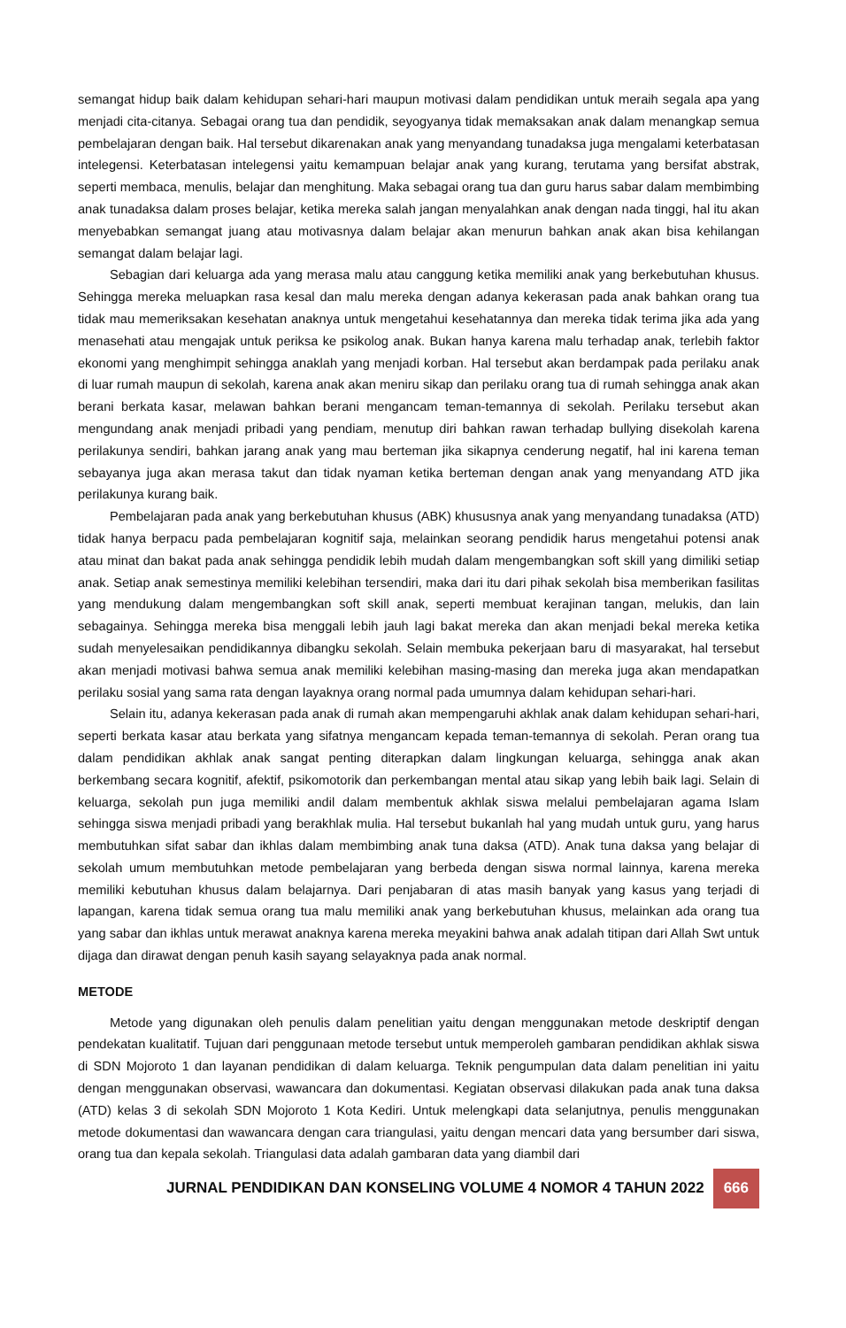semangat hidup baik dalam kehidupan sehari-hari maupun motivasi dalam pendidikan untuk meraih segala apa yang menjadi cita-citanya. Sebagai orang tua dan pendidik, seyogyanya tidak memaksakan anak dalam menangkap semua pembelajaran dengan baik. Hal tersebut dikarenakan anak yang menyandang tunadaksa juga mengalami keterbatasan intelegensi. Keterbatasan intelegensi yaitu kemampuan belajar anak yang kurang, terutama yang bersifat abstrak, seperti membaca, menulis, belajar dan menghitung. Maka sebagai orang tua dan guru harus sabar dalam membimbing anak tunadaksa dalam proses belajar, ketika mereka salah jangan menyalahkan anak dengan nada tinggi, hal itu akan menyebabkan semangat juang atau motivasnya dalam belajar akan menurun bahkan anak akan bisa kehilangan semangat dalam belajar lagi.
Sebagian dari keluarga ada yang merasa malu atau canggung ketika memiliki anak yang berkebutuhan khusus. Sehingga mereka meluapkan rasa kesal dan malu mereka dengan adanya kekerasan pada anak bahkan orang tua tidak mau memeriksakan kesehatan anaknya untuk mengetahui kesehatannya dan mereka tidak terima jika ada yang menasehati atau mengajak untuk periksa ke psikolog anak. Bukan hanya karena malu terhadap anak, terlebih faktor ekonomi yang menghimpit sehingga anaklah yang menjadi korban. Hal tersebut akan berdampak pada perilaku anak di luar rumah maupun di sekolah, karena anak akan meniru sikap dan perilaku orang tua di rumah sehingga anak akan berani berkata kasar, melawan bahkan berani mengancam teman-temannya di sekolah. Perilaku tersebut akan mengundang anak menjadi pribadi yang pendiam, menutup diri bahkan rawan terhadap bullying disekolah karena perilakunya sendiri, bahkan jarang anak yang mau berteman jika sikapnya cenderung negatif, hal ini karena teman sebayanya juga akan merasa takut dan tidak nyaman ketika berteman dengan anak yang menyandang ATD jika perilakunya kurang baik.
Pembelajaran pada anak yang berkebutuhan khusus (ABK) khususnya anak yang menyandang tunadaksa (ATD) tidak hanya berpacu pada pembelajaran kognitif saja, melainkan seorang pendidik harus mengetahui potensi anak atau minat dan bakat pada anak sehingga pendidik lebih mudah dalam mengembangkan soft skill yang dimiliki setiap anak. Setiap anak semestinya memiliki kelebihan tersendiri, maka dari itu dari pihak sekolah bisa memberikan fasilitas yang mendukung dalam mengembangkan soft skill anak, seperti membuat kerajinan tangan, melukis, dan lain sebagainya. Sehingga mereka bisa menggali lebih jauh lagi bakat mereka dan akan menjadi bekal mereka ketika sudah menyelesaikan pendidikannya dibangku sekolah. Selain membuka pekerjaan baru di masyarakat, hal tersebut akan menjadi motivasi bahwa semua anak memiliki kelebihan masing-masing dan mereka juga akan mendapatkan perilaku sosial yang sama rata dengan layaknya orang normal pada umumnya dalam kehidupan sehari-hari.
Selain itu, adanya kekerasan pada anak di rumah akan mempengaruhi akhlak anak dalam kehidupan sehari-hari, seperti berkata kasar atau berkata yang sifatnya mengancam kepada teman-temannya di sekolah. Peran orang tua dalam pendidikan akhlak anak sangat penting diterapkan dalam lingkungan keluarga, sehingga anak akan berkembang secara kognitif, afektif, psikomotorik dan perkembangan mental atau sikap yang lebih baik lagi. Selain di keluarga, sekolah pun juga memiliki andil dalam membentuk akhlak siswa melalui pembelajaran agama Islam sehingga siswa menjadi pribadi yang berakhlak mulia. Hal tersebut bukanlah hal yang mudah untuk guru, yang harus membutuhkan sifat sabar dan ikhlas dalam membimbing anak tuna daksa (ATD). Anak tuna daksa yang belajar di sekolah umum membutuhkan metode pembelajaran yang berbeda dengan siswa normal lainnya, karena mereka memiliki kebutuhan khusus dalam belajarnya. Dari penjabaran di atas masih banyak yang kasus yang terjadi di lapangan, karena tidak semua orang tua malu memiliki anak yang berkebutuhan khusus, melainkan ada orang tua yang sabar dan ikhlas untuk merawat anaknya karena mereka meyakini bahwa anak adalah titipan dari Allah Swt untuk dijaga dan dirawat dengan penuh kasih sayang selayaknya pada anak normal.
METODE
Metode yang digunakan oleh penulis dalam penelitian yaitu dengan menggunakan metode deskriptif dengan pendekatan kualitatif. Tujuan dari penggunaan metode tersebut untuk memperoleh gambaran pendidikan akhlak siswa di SDN Mojoroto 1 dan layanan pendidikan di dalam keluarga. Teknik pengumpulan data dalam penelitian ini yaitu dengan menggunakan observasi, wawancara dan dokumentasi. Kegiatan observasi dilakukan pada anak tuna daksa (ATD) kelas 3 di sekolah SDN Mojoroto 1 Kota Kediri. Untuk melengkapi data selanjutnya, penulis menggunakan metode dokumentasi dan wawancara dengan cara triangulasi, yaitu dengan mencari data yang bersumber dari siswa, orang tua dan kepala sekolah. Triangulasi data adalah gambaran data yang diambil dari
JURNAL PENDIDIKAN DAN KONSELING VOLUME 4 NOMOR 4 TAHUN 2022 666